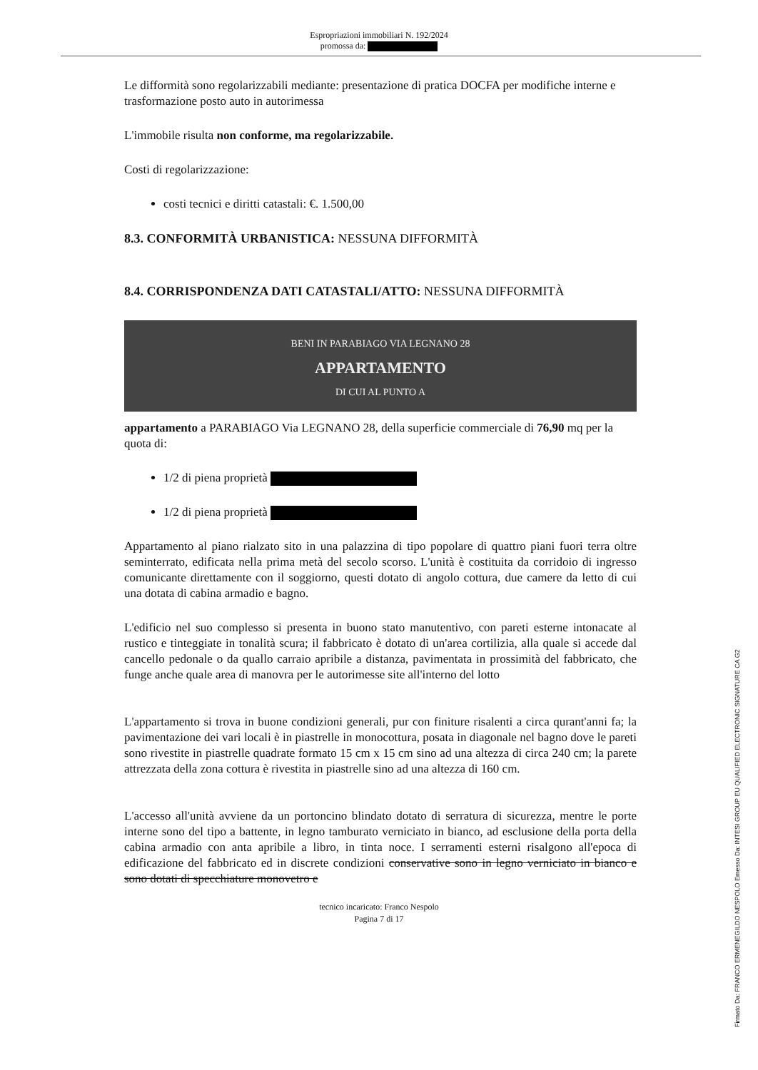Espropriazioni immobiliari N. 192/2024
promossa da:
Le difformità sono regolarizzabili mediante: presentazione di pratica DOCFA per modifiche interne e trasformazione posto auto in autorimessa
L'immobile risulta non conforme, ma regolarizzabile.
Costi di regolarizzazione:
costi tecnici e diritti catastali: €. 1.500,00
8.3. CONFORMITÀ URBANISTICA: NESSUNA DIFFORMITÀ
8.4. CORRISPONDENZA DATI CATASTALI/ATTO: NESSUNA DIFFORMITÀ
BENI IN PARABIAGO VIA LEGNANO 28
APPARTAMENTO
DI CUI AL PUNTO A
appartamento a PARABIAGO Via LEGNANO 28, della superficie commerciale di 76,90 mq per la quota di:
1/2 di piena proprietà
1/2 di piena proprietà
Appartamento al piano rialzato sito in una palazzina di tipo popolare di quattro piani fuori terra oltre seminterrato, edificata nella prima metà del secolo scorso. L'unità è costituita da corridoio di ingresso comunicante direttamente con il soggiorno, questi dotato di angolo cottura, due camere da letto di cui una dotata di cabina armadio e bagno.
L'edificio nel suo complesso si presenta in buono stato manutentivo, con pareti esterne intonacate al rustico e tinteggiate in tonalità scura; il fabbricato è dotato di un'area cortilizia, alla quale si accede dal cancello pedonale o da quallo carraio apribile a distanza, pavimentata in prossimità del fabbricato, che funge anche quale area di manovra per le autorimesse site all'interno del lotto
L'appartamento si trova in buone condizioni generali, pur con finiture risalenti a circa qurant'anni fa; la pavimentazione dei vari locali è in piastrelle in monocottura, posata in diagonale nel bagno dove le pareti sono rivestite in piastrelle quadrate formato 15 cm x 15 cm sino ad una altezza di circa 240 cm; la parete attrezzata della zona cottura è rivestita in piastrelle sino ad una altezza di 160 cm.
L'accesso all'unità avviene da un portoncino blindato dotato di serratura di sicurezza, mentre le porte interne sono del tipo a battente, in legno tamburato verniciato in bianco, ad esclusione della porta della cabina armadio con anta apribile a libro, in tinta noce. I serramenti esterni risalgono all'epoca di edificazione del fabbricato ed in discrete condizioni conservative sono in legno verniciato in bianco e sono dotati di specchiature monovetro e
tecnico incaricato: Franco Nespolo
Pagina 7 di 17
Firmato Da: FRANCO ERMENEGILDO NESPOLO Emesso Da: INTESI GROUP EU QUALIFIED ELECTRONIC SIGNATURE CA G2